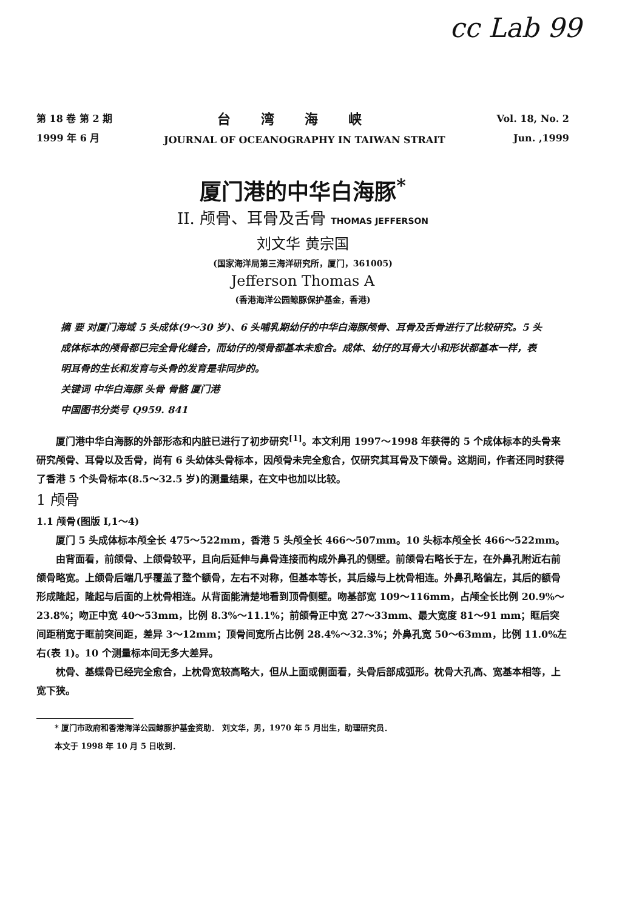cc Lab 99
第 18 卷 第 2 期
1999 年 6 月
台湾海峡
JOURNAL OF OCEANOGRAPHY IN TAIWAN STRAIT
Vol. 18, No. 2
Jun. ,1999
厦门港的中华白海豚<sup>*</sup>
II. 颅骨、耳骨及舌骨 THOMAS JEFFERSON
刘文华 黄宗国
(国家海洋局第三海洋研究所，厦门，361005)
Jefferson Thomas A
(香港海洋公园鲸豚保护基金，香港)
摘 要 对厦门海域 5 头成体(9～30 岁)、6 头哺乳期幼仔的中华白海豚颅骨、耳骨及舌骨进行了比较研究。5 头成体标本的颅骨都已完全骨化缝合，而幼仔的颅骨都基本未愈合。成体、幼仔的耳骨大小和形状都基本一样，表明耳骨的生长和发育与头骨的发育是非同步的。
关键词 中华白海豚 头骨 骨骼 厦门港
中国图书分类号 Q959. 841
厦门港中华白海豚的外部形态和内脏已进行了初步研究<sup>[1]</sup>。本文利用 1997～1998 年获得的 5 个成体标本的头骨来研究颅骨、耳骨以及舌骨，尚有 6 头幼体头骨标本，因颅骨未完全愈合，仅研究其耳骨及下颌骨。这期间，作者还同时获得了香港 5 个头骨标本(8.5～32.5 岁)的测量结果，在文中也加以比较。
1 颅骨
1.1 颅骨(图版 I,1～4)
厦门 5 头成体标本颅全长 475～522mm，香港 5 头颅全长 466～507mm。10 头标本颅全长 466～522mm。
由背面看，前颌骨、上颌骨较平，且向后延伸与鼻骨连接而构成外鼻孔的侧壁。前颌骨右略长于左，在外鼻孔附近右前颌骨略宽。上颌骨后端几乎覆盖了整个额骨，左右不对称，但基本等长，其后缘与上枕骨相连。外鼻孔略偏左，其后的额骨形成隆起，隆起与后面的上枕骨相连。从背面能清楚地看到顶骨侧壁。吻基部宽 109～116mm，占颅全长比例 20.9%～23.8%；吻正中宽 40～53mm，比例 8.3%～11.1%；前颌骨正中宽 27～33mm、最大宽度 81～91 mm；眶后突间距稍宽于眶前突间距，差异 3～12mm；顶骨间宽所占比例 28.4%～32.3%；外鼻孔宽 50～63mm，比例 11.0%左右(表 1)。10 个测量标本间无多大差异。
枕骨、基蝶骨已经完全愈合，上枕骨宽较高略大，但从上面或侧面看，头骨后部成弧形。枕骨大孔高、宽基本相等，上宽下狭。
* 厦门市政府和香港海洋公园鲸豚护基金资助． 刘文华，男，1970 年 5 月出生，助理研究员．
本文于 1998 年 10 月 5 日收到．